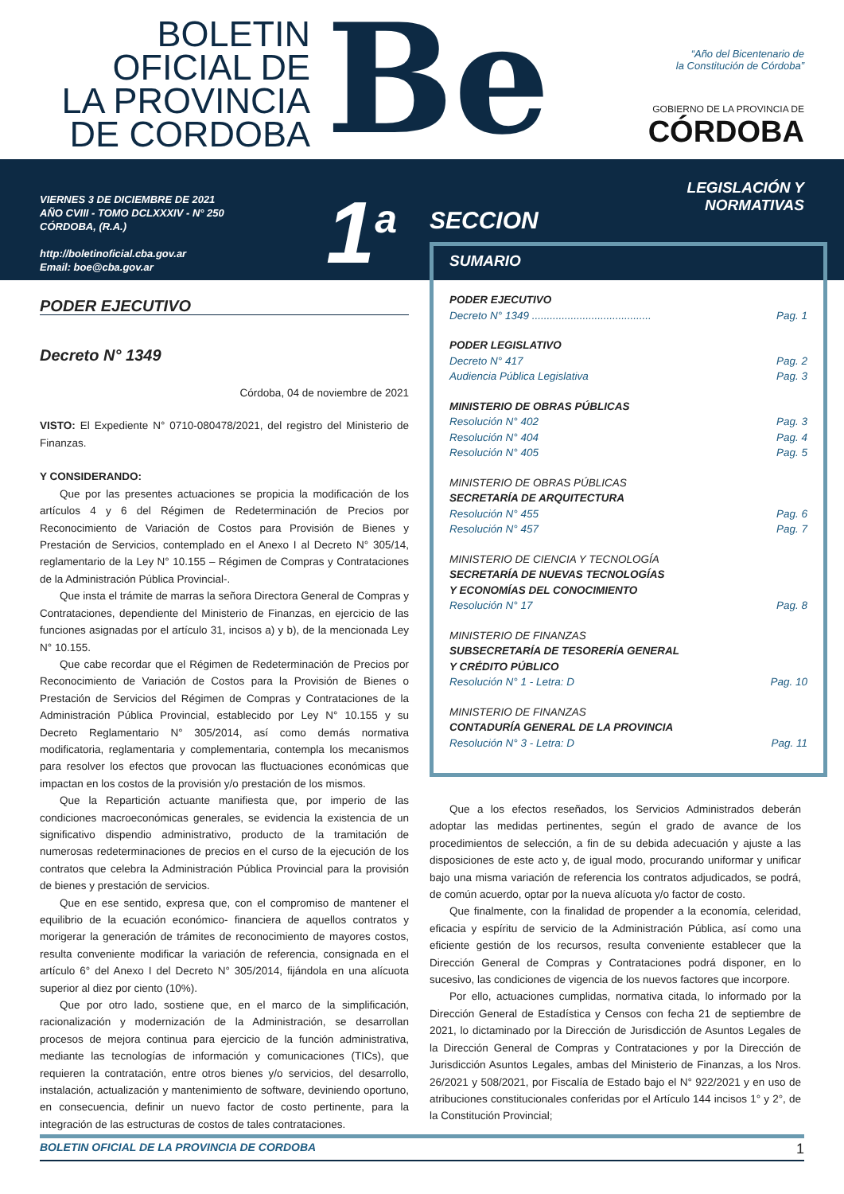BOLETIN
OFICIAL DE
LA PROVINCIA
DE CORDOBA
Be
“Año del Bicentenario de
la Constitución de Córdoba”
GOBIERNO DE LA PROVINCIA DE
CÓRDOBA
VIERNES 3 DE DICIEMBRE DE 2021
AÑO CVIII - TOMO DCLXXXIV - N° 250
CÓRDOBA, (R.A.)
http://boletinoficial.cba.gov.ar
Email: boe@cba.gov.ar
1<sup>a</sup>
SECCION
LEGISLACIÓN Y
NORMATIVAS
PODER EJECUTIVO
Decreto N° 1349
Córdoba, 04 de noviembre de 2021
VISTO: El Expediente N° 0710-080478/2021, del registro del Ministerio de Finanzas.
Y CONSIDERANDO:
Que por las presentes actuaciones se propicia la modificación de los artículos 4 y 6 del Régimen de Redeterminación de Precios por Reconocimiento de Variación de Costos para Provisión de Bienes y Prestación de Servicios, contemplado en el Anexo I al Decreto N° 305/14, reglamentario de la Ley N° 10.155 – Régimen de Compras y Contrataciones de la Administración Pública Provincial-.
Que insta el trámite de marras la señora Directora General de Compras y Contrataciones, dependiente del Ministerio de Finanzas, en ejercicio de las funciones asignadas por el artículo 31, incisos a) y b), de la mencionada Ley N° 10.155.
Que cabe recordar que el Régimen de Redeterminación de Precios por Reconocimiento de Variación de Costos para la Provisión de Bienes o Prestación de Servicios del Régimen de Compras y Contrataciones de la Administración Pública Provincial, establecido por Ley N° 10.155 y su Decreto Reglamentario N° 305/2014, así como demás normativa modificatoria, reglamentaria y complementaria, contempla los mecanismos para resolver los efectos que provocan las fluctuaciones económicas que impactan en los costos de la provisión y/o prestación de los mismos.
Que la Repartición actuante manifiesta que, por imperio de las condiciones macroeconómicas generales, se evidencia la existencia de un significativo dispendio administrativo, producto de la tramitación de numerosas redeterminaciones de precios en el curso de la ejecución de los contratos que celebra la Administración Pública Provincial para la provisión de bienes y prestación de servicios.
Que en ese sentido, expresa que, con el compromiso de mantener el equilibrio de la ecuación económico- financiera de aquellos contratos y morigerar la generación de trámites de reconocimiento de mayores costos, resulta conveniente modificar la variación de referencia, consignada en el artículo 6° del Anexo I del Decreto N° 305/2014, fijándola en una alícuota superior al diez por ciento (10%).
Que por otro lado, sostiene que, en el marco de la simplificación, racionalización y modernización de la Administración, se desarrollan procesos de mejora continua para ejercicio de la función administrativa, mediante las tecnologías de información y comunicaciones (TICs), que requieren la contratación, entre otros bienes y/o servicios, del desarrollo, instalación, actualización y mantenimiento de software, deviniendo oportuno, en consecuencia, definir un nuevo factor de costo pertinente, para la integración de las estructuras de costos de tales contrataciones.
SUMARIO
PODER EJECUTIVO
Decreto N° 1349 ........................................ Pag. 1
PODER LEGISLATIVO
Decreto N° 417 Pag. 2
Audiencia Pública Legislativa Pag. 3
MINISTERIO DE OBRAS PÚBLICAS
Resolución N° 402 Pag. 3
Resolución N° 404 Pag. 4
Resolución N° 405 Pag. 5
MINISTERIO DE OBRAS PÚBLICAS
SECRETARÍA DE ARQUITECTURA
Resolución N° 455 Pag. 6
Resolución N° 457 Pag. 7
MINISTERIO DE CIENCIA Y TECNOLOGÍA
SECRETARÍA DE NUEVAS TECNOLOGÍAS
Y ECONOMÍAS DEL CONOCIMIENTO
Resolución N° 17 Pag. 8
MINISTERIO DE FINANZAS
SUBSECRETARÍA DE TESORERÍA GENERAL
Y CRÉDITO PÚBLICO
Resolución N° 1 - Letra: D Pag. 10
MINISTERIO DE FINANZAS
CONTADURÍA GENERAL DE LA PROVINCIA
Resolución N° 3 - Letra: D Pag. 11
Que a los efectos reseñados, los Servicios Administrados deberán adoptar las medidas pertinentes, según el grado de avance de los procedimientos de selección, a fin de su debida adecuación y ajuste a las disposiciones de este acto y, de igual modo, procurando uniformar y unificar bajo una misma variación de referencia los contratos adjudicados, se podrá, de común acuerdo, optar por la nueva alícuota y/o factor de costo.
Que finalmente, con la finalidad de propender a la economía, celeridad, eficacia y espíritu de servicio de la Administración Pública, así como una eficiente gestión de los recursos, resulta conveniente establecer que la Dirección General de Compras y Contrataciones podrá disponer, en lo sucesivo, las condiciones de vigencia de los nuevos factores que incorpore.
Por ello, actuaciones cumplidas, normativa citada, lo informado por la Dirección General de Estadística y Censos con fecha 21 de septiembre de 2021, lo dictaminado por la Dirección de Jurisdicción de Asuntos Legales de la Dirección General de Compras y Contrataciones y por la Dirección de Jurisdicción Asuntos Legales, ambas del Ministerio de Finanzas, a los Nros. 26/2021 y 508/2021, por Fiscalía de Estado bajo el N° 922/2021 y en uso de atribuciones constitucionales conferidas por el Artículo 144 incisos 1° y 2°, de la Constitución Provincial;
BOLETIN OFICIAL DE LA PROVINCIA DE CORDOBA 1